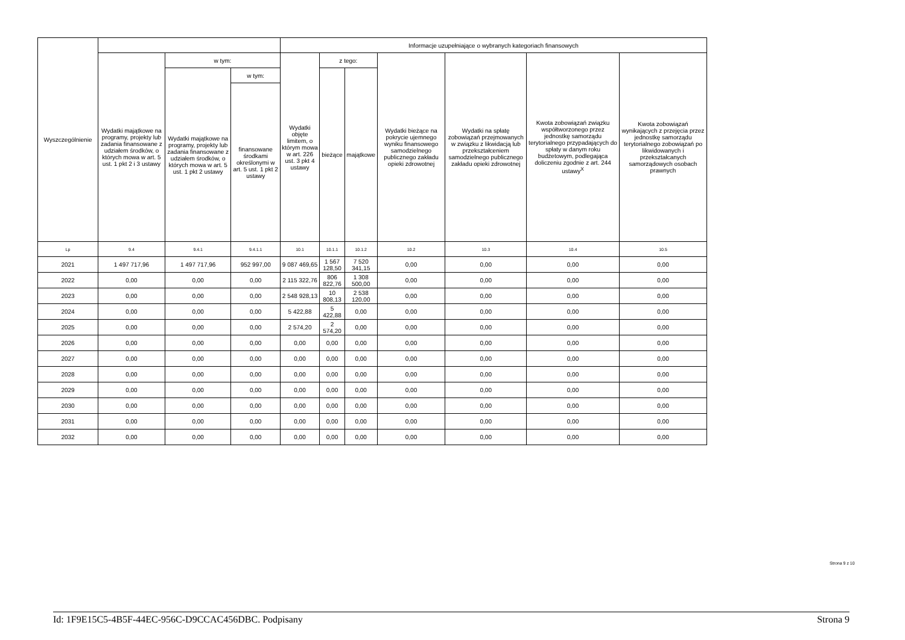| Wyszczególnienie | | | | Informacje uzupełniające o wybranych kategoriach finansowych | | | | | | |
| --- | --- | --- | --- | --- | --- | --- | --- | --- | --- | --- |
| | Wydatki majątkowe na programy, projekty lub zadania finansowane z udziałem środków, o których mowa w art. 5 ust. 1 pkt 2 i 3 ustawy | w tym: | | Wydatki objęte limitem, o którym mowa w art. 226 ust. 3 pkt 4 ustawy | z tego: | | Wydatki bieżące na pokrycie ujemnego wyniku finansowego samodzielnego publicznego zakładu opieki zdrowotnej | Wydatki na spłatę zobowiązań przejmowanych w związku z likwidacją lub przekształceniem samodzielnego publicznego zakładu opieki zdrowotnej | Kwota zobowiązań związku współtworzonego przez jednostkę samorządu terytorialnego przypadających do spłaty w danym roku budżetowym, podlegająca doliczeniu zgodnie z art. 244 ustawy<sup>X</sup> | Kwota zobowiązań wynikających z przejęcia przez jednostkę samorządu terytorialnego zobowiązań po likwidowanych i przekształcanych samorządowych osobach prawnych |
| | | Wydatki majątkowe na programy, projekty lub zadania finansowane z udziałem środków, o których mowa w art. 5 ust. 1 pkt 2 ustawy | w tym: | | bieżące | majątkowe | | | | |
| | | | finansowane środkami określonymi w art. 5 ust. 1 pkt 2 ustawy | | | | | | | |
| Lp | 9.4 | 9.4.1 | 9.4.1.1 | 10.1 | 10.1.1 | 10.1.2 | 10.2 | 10.3 | 10.4 | 10.5 |
| 2021 | 1 497 717,96 | 1 497 717,96 | 952 997,00 | 9 087 469,65 | 1 567 128,50 | 7 520 341,15 | 0,00 | 0,00 | 0,00 | 0,00 |
| 2022 | 0,00 | 0,00 | 0,00 | 2 115 322,76 | 806 822,76 | 1 308 500,00 | 0,00 | 0,00 | 0,00 | 0,00 |
| 2023 | 0,00 | 0,00 | 0,00 | 2 548 928,13 | 10 808,13 | 2 538 120,00 | 0,00 | 0,00 | 0,00 | 0,00 |
| 2024 | 0,00 | 0,00 | 0,00 | 5 422,88 | 5 422,88 | 0,00 | 0,00 | 0,00 | 0,00 | 0,00 |
| 2025 | 0,00 | 0,00 | 0,00 | 2 574,20 | 2 574,20 | 0,00 | 0,00 | 0,00 | 0,00 | 0,00 |
| 2026 | 0,00 | 0,00 | 0,00 | 0,00 | 0,00 | 0,00 | 0,00 | 0,00 | 0,00 | 0,00 |
| 2027 | 0,00 | 0,00 | 0,00 | 0,00 | 0,00 | 0,00 | 0,00 | 0,00 | 0,00 | 0,00 |
| 2028 | 0,00 | 0,00 | 0,00 | 0,00 | 0,00 | 0,00 | 0,00 | 0,00 | 0,00 | 0,00 |
| 2029 | 0,00 | 0,00 | 0,00 | 0,00 | 0,00 | 0,00 | 0,00 | 0,00 | 0,00 | 0,00 |
| 2030 | 0,00 | 0,00 | 0,00 | 0,00 | 0,00 | 0,00 | 0,00 | 0,00 | 0,00 | 0,00 |
| 2031 | 0,00 | 0,00 | 0,00 | 0,00 | 0,00 | 0,00 | 0,00 | 0,00 | 0,00 | 0,00 |
| 2032 | 0,00 | 0,00 | 0,00 | 0,00 | 0,00 | 0,00 | 0,00 | 0,00 | 0,00 | 0,00 |
Strona 9 z 10
Id: 1F9E15C5-4B5F-44EC-956C-D9CCAC456DBC. Podpisany Strona 9